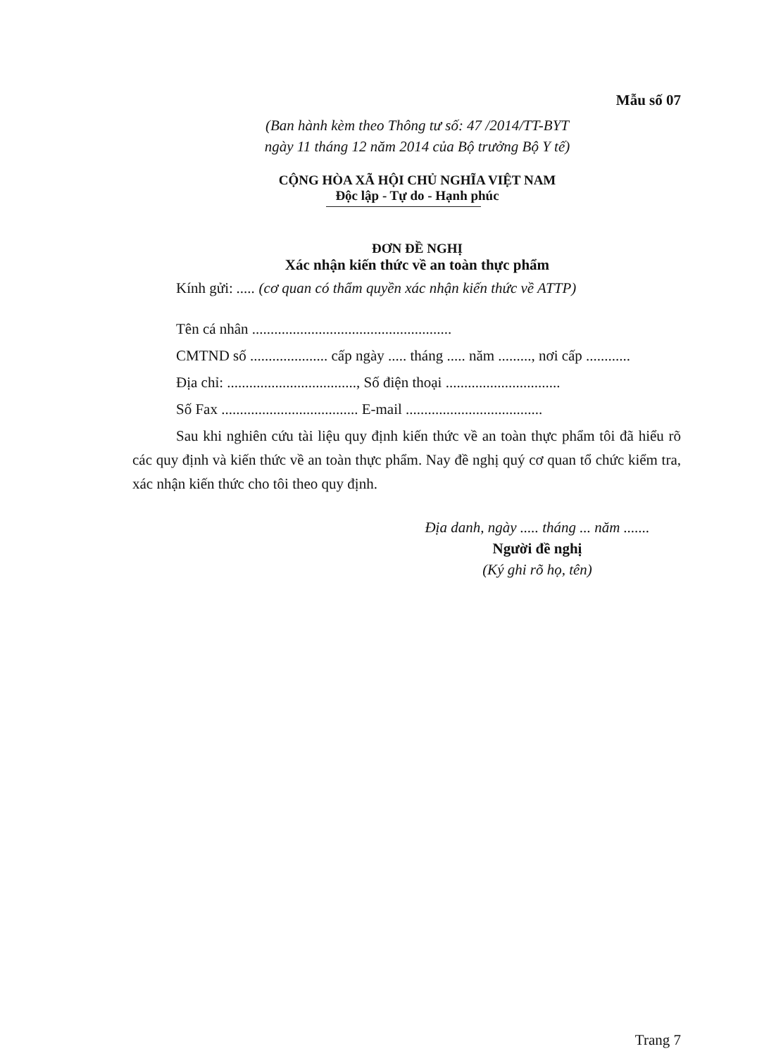Mẫu số 07
(Ban hành kèm theo Thông tư số: 47 /2014/TT-BYT
ngày 11 tháng 12 năm 2014 của Bộ trưởng Bộ Y tế)
CỘNG HÒA XÃ HỘI CHỦ NGHĨA VIỆT NAM
Độc lập - Tự do - Hạnh phúc
ĐƠN ĐỀ NGHỊ
Xác nhận kiến thức về an toàn thực phẩm
Kính gửi: ..... (cơ quan có thẩm quyền xác nhận kiến thức về ATTP)
Tên cá nhân ......................................................
CMTND số ..................... cấp ngày ..... tháng ..... năm ........., nơi cấp ............
Địa chỉ: ..................................., Số điện thoại ...............................
Số Fax ..................................... E-mail .....................................
Sau khi nghiên cứu tài liệu quy định kiến thức về an toàn thực phẩm tôi đã hiểu rõ các quy định và kiến thức về an toàn thực phẩm. Nay đề nghị quý cơ quan tổ chức kiểm tra, xác nhận kiến thức cho tôi theo quy định.
Địa danh, ngày ..... tháng ... năm .......
Người đề nghị
(Ký ghi rõ họ, tên)
Trang 7